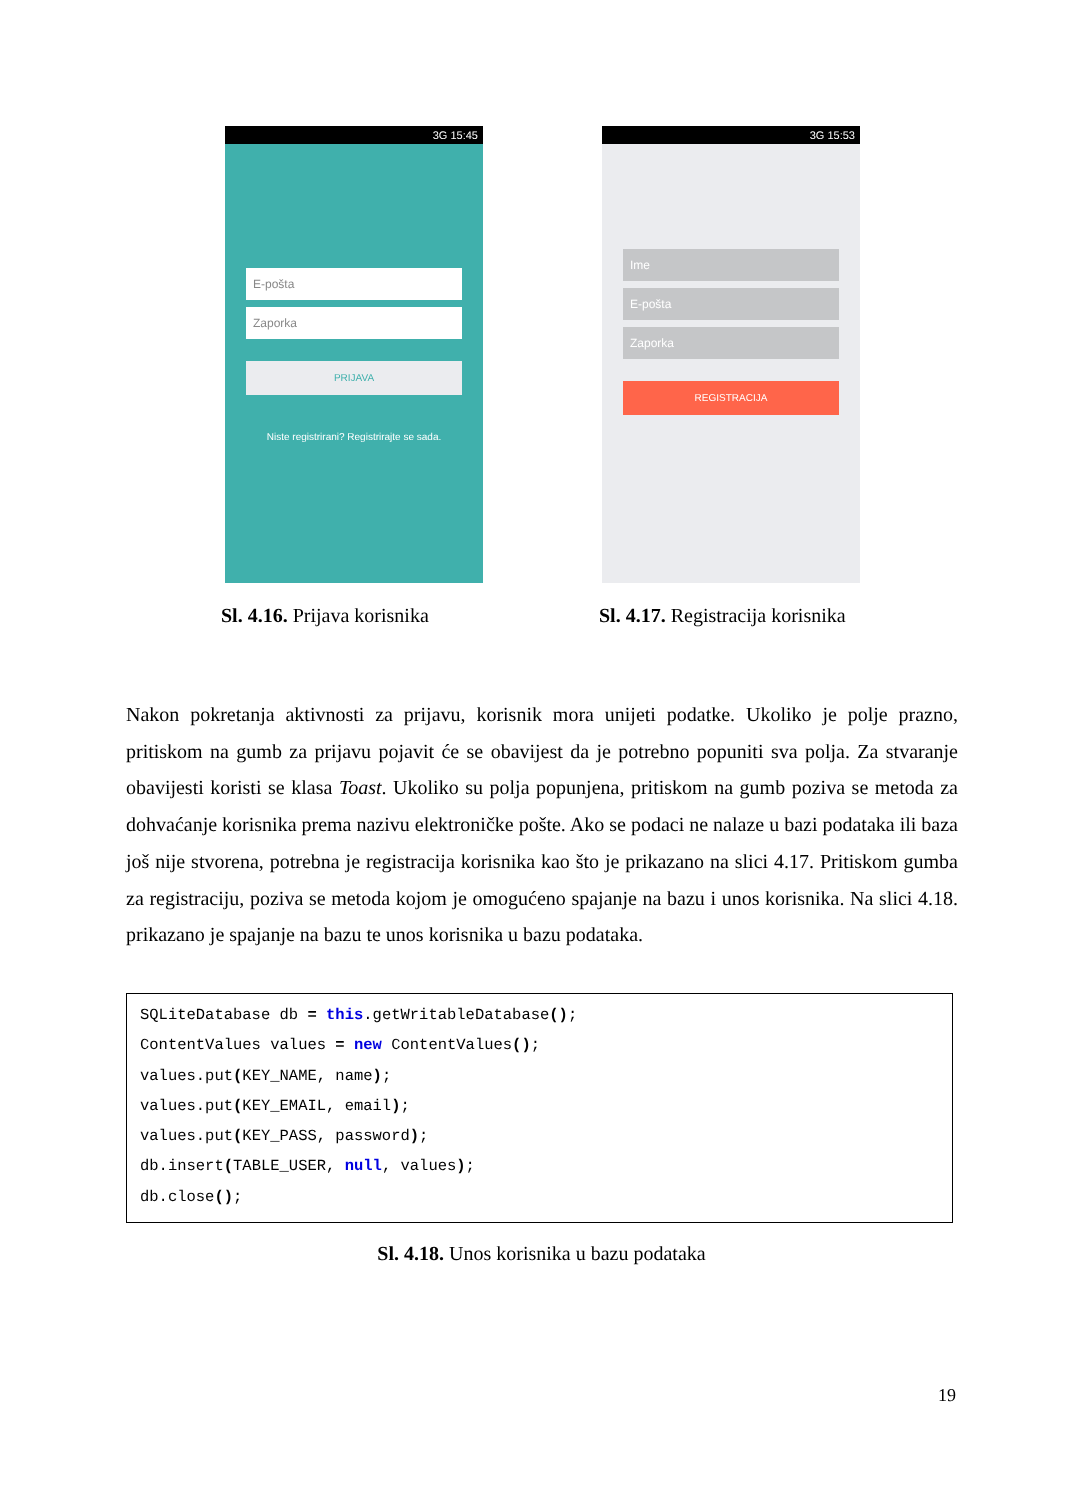3G 15:45
E-pošta
Zaporka
PRIJAVA
Niste registrirani? Registrirajte se sada.
3G 15:53
Ime
E-pošta
Zaporka
REGISTRACIJA
Sl. 4.16. Prijava korisnika
Sl. 4.17. Registracija korisnika
Nakon pokretanja aktivnosti za prijavu, korisnik mora unijeti podatke. Ukoliko je polje prazno, pritiskom na gumb za prijavu pojavit će se obavijest da je potrebno popuniti sva polja. Za stvaranje obavijesti koristi se klasa Toast. Ukoliko su polja popunjena, pritiskom na gumb poziva se metoda za dohvaćanje korisnika prema nazivu elektroničke pošte. Ako se podaci ne nalaze u bazi podataka ili baza još nije stvorena, potrebna je registracija korisnika kao što je prikazano na slici 4.17. Pritiskom gumba za registraciju, poziva se metoda kojom je omogućeno spajanje na bazu i unos korisnika. Na slici 4.18. prikazano je spajanje na bazu te unos korisnika u bazu podataka.
SQLiteDatabase db = this.getWritableDatabase(); ContentValues values = new ContentValues(); values.put(KEY_NAME, name); values.put(KEY_EMAIL, email); values.put(KEY_PASS, password); db.insert(TABLE_USER, null, values); db.close();
Sl. 4.18. Unos korisnika u bazu podataka
19